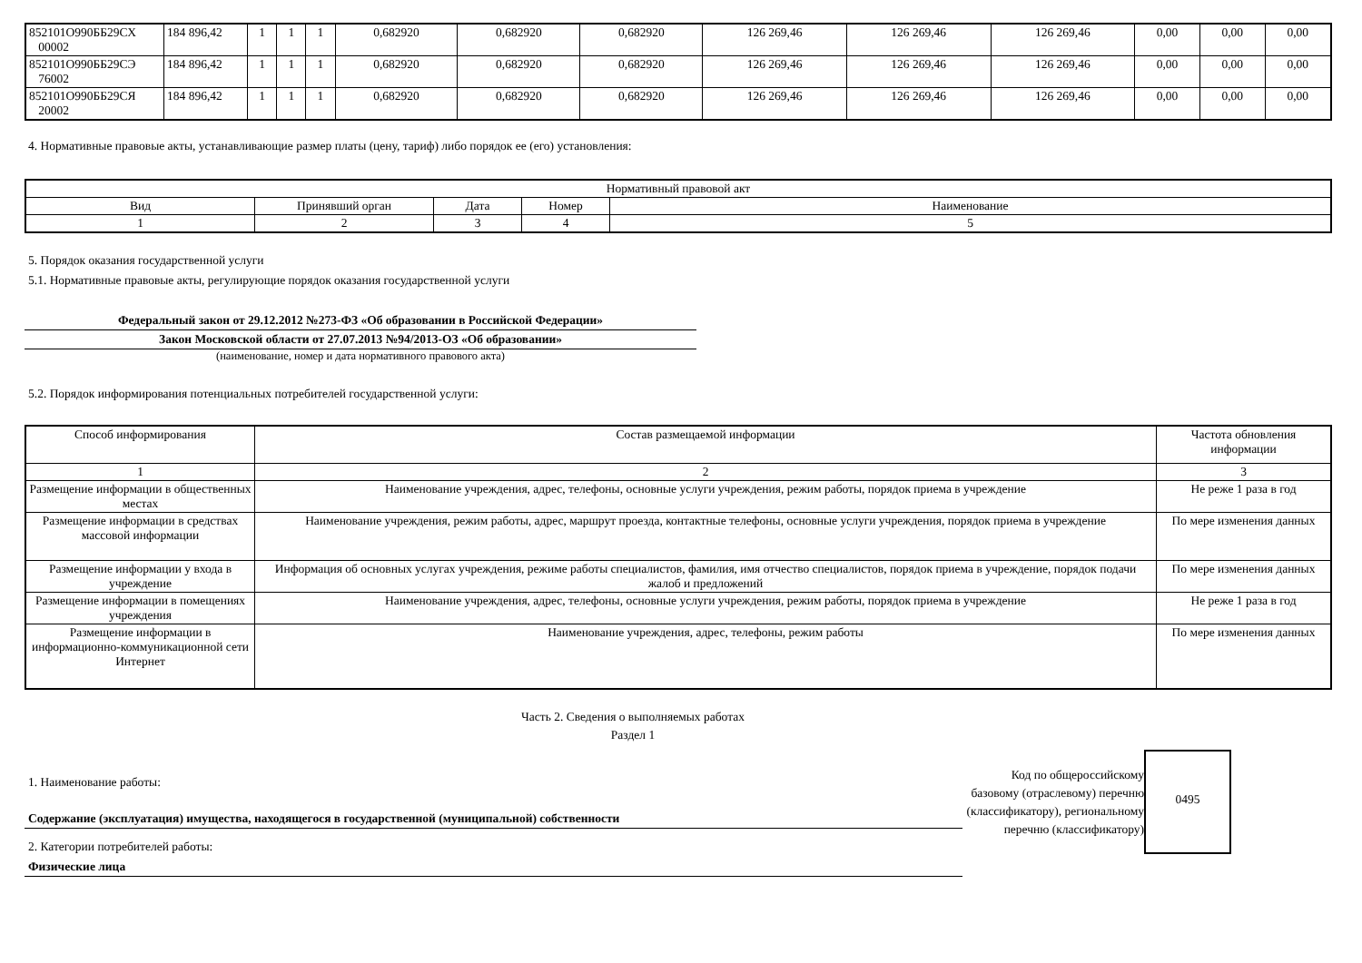| 852101О990ББ29СХ 00002 | 184 896,42 | 1 | 1 | 1 | 0,682920 | 0,682920 | 0,682920 | 126 269,46 | 126 269,46 | 126 269,46 | 0,00 | 0,00 | 0,00 |
| 852101О990ББ29СЭ 76002 | 184 896,42 | 1 | 1 | 1 | 0,682920 | 0,682920 | 0,682920 | 126 269,46 | 126 269,46 | 126 269,46 | 0,00 | 0,00 | 0,00 |
| 852101О990ББ29СЯ 20002 | 184 896,42 | 1 | 1 | 1 | 0,682920 | 0,682920 | 0,682920 | 126 269,46 | 126 269,46 | 126 269,46 | 0,00 | 0,00 | 0,00 |
4. Нормативные правовые акты, устанавливающие размер платы (цену, тариф) либо порядок ее (его) установления:
| Нормативный правовой акт | | | | |
| --- | --- | --- | --- | --- |
| Вид | Принявший орган | Дата | Номер | Наименование |
| 1 | 2 | 3 | 4 | 5 |
5. Порядок оказания государственной услуги
5.1. Нормативные правовые акты, регулирующие порядок оказания государственной услуги
Федеральный закон от 29.12.2012 №273-ФЗ «Об образовании в Российской Федерации»
Закон Московской области от 27.07.2013 №94/2013-ОЗ «Об образовании»
(наименование, номер и дата нормативного правового акта)
5.2. Порядок информирования потенциальных потребителей государственной услуги:
| Способ информирования | Состав размещаемой информации | Частота обновления информации |
| --- | --- | --- |
| 1 | 2 | 3 |
| Размещение информации в общественных местах | Наименование учреждения, адрес, телефоны, основные услуги учреждения, режим работы, порядок приема в учреждение | Не реже 1 раза в год |
| Размещение информации в средствах массовой информации | Наименование учреждения, режим работы, адрес, маршрут проезда, контактные телефоны, основные услуги учреждения, порядок приема в учреждение | По мере изменения данных |
| Размещение информации у входа в учреждение | Информация об основных услугах учреждения, режиме работы специалистов, фамилия, имя отчество специалистов, порядок приема в учреждение, порядок подачи жалоб и предложений | По мере изменения данных |
| Размещение информации в помещениях учреждения | Наименование учреждения, адрес, телефоны, основные услуги учреждения, режим работы, порядок приема в учреждение | Не реже 1 раза в год |
| Размещение информации в информационно-коммуникационной сети Интернет | Наименование учреждения, адрес, телефоны, режим работы | По мере изменения данных |
Часть 2. Сведения о выполняемых работах
Раздел 1
1. Наименование работы:
Содержание (эксплуатация) имущества, находящегося в государственной (муниципальной) собственности
2. Категории потребителей работы:
Физические лица
Код по общероссийскому базовому (отраслевому) перечню (классификатору), региональному перечню (классификатору)
0495